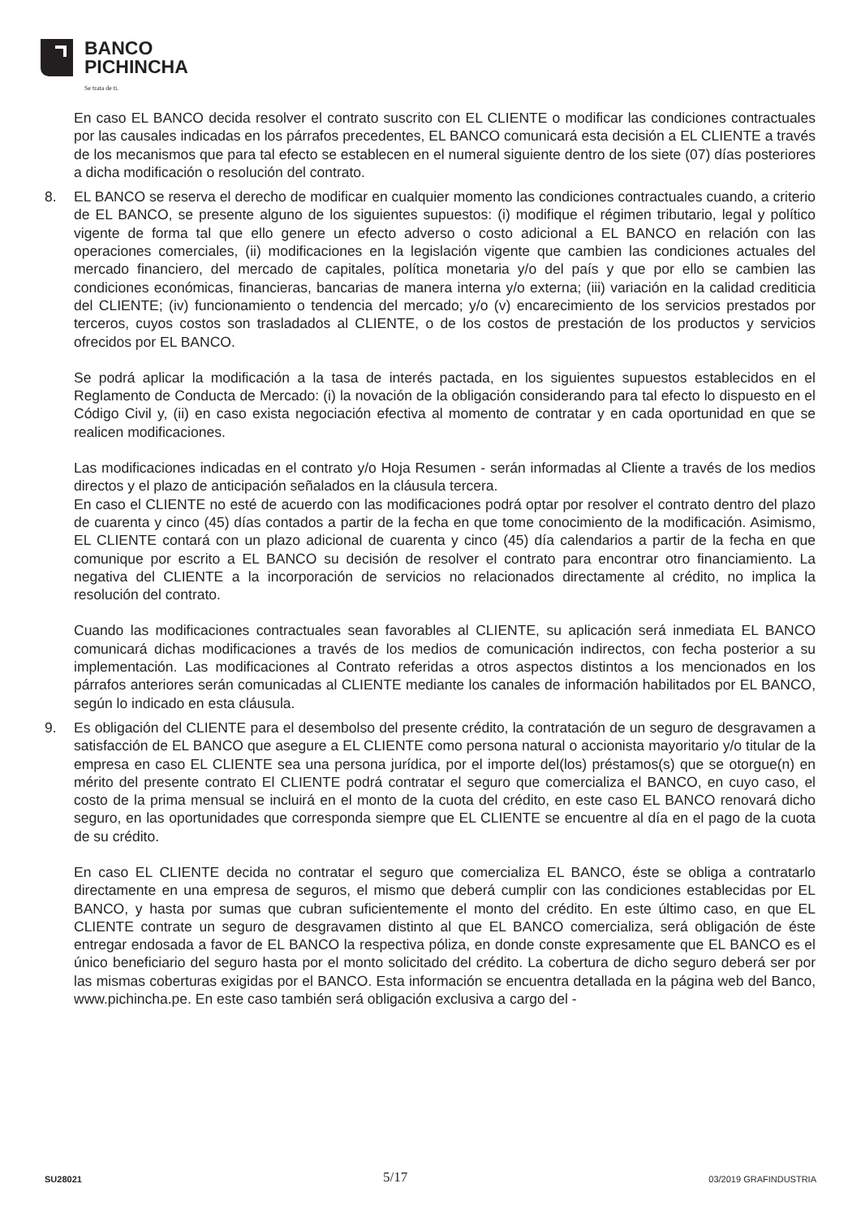BANCO
PICHINCHA
Se trata de ti.
En caso EL BANCO decida resolver el contrato suscrito con EL CLIENTE o modificar las condiciones contractuales por las causales indicadas en los párrafos precedentes, EL BANCO comunicará esta decisión a EL CLIENTE a través de los mecanismos que para tal efecto se establecen en el numeral siguiente dentro de los siete (07) días posteriores a dicha modificación o resolución del contrato.
8. EL BANCO se reserva el derecho de modificar en cualquier momento las condiciones contractuales cuando, a criterio de EL BANCO, se presente alguno de los siguientes supuestos: (i) modifique el régimen tributario, legal y político vigente de forma tal que ello genere un efecto adverso o costo adicional a EL BANCO en relación con las operaciones comerciales, (ii) modificaciones en la legislación vigente que cambien las condiciones actuales del mercado financiero, del mercado de capitales, política monetaria y/o del país y que por ello se cambien las condiciones económicas, financieras, bancarias de manera interna y/o externa; (iii) variación en la calidad crediticia del CLIENTE; (iv) funcionamiento o tendencia del mercado; y/o (v) encarecimiento de los servicios prestados por terceros, cuyos costos son trasladados al CLIENTE, o de los costos de prestación de los productos y servicios ofrecidos por EL BANCO.
Se podrá aplicar la modificación a la tasa de interés pactada, en los siguientes supuestos establecidos en el Reglamento de Conducta de Mercado: (i) la novación de la obligación considerando para tal efecto lo dispuesto en el Código Civil y, (ii) en caso exista negociación efectiva al momento de contratar y en cada oportunidad en que se realicen modificaciones.
Las modificaciones indicadas en el contrato y/o Hoja Resumen - serán informadas al Cliente a través de los medios directos y el plazo de anticipación señalados en la cláusula tercera.
En caso el CLIENTE no esté de acuerdo con las modificaciones podrá optar por resolver el contrato dentro del plazo de cuarenta y cinco (45) días contados a partir de la fecha en que tome conocimiento de la modificación. Asimismo, EL CLIENTE contará con un plazo adicional de cuarenta y cinco (45) día calendarios a partir de la fecha en que comunique por escrito a EL BANCO su decisión de resolver el contrato para encontrar otro financiamiento. La negativa del CLIENTE a la incorporación de servicios no relacionados directamente al crédito, no implica la resolución del contrato.
Cuando las modificaciones contractuales sean favorables al CLIENTE, su aplicación será inmediata EL BANCO comunicará dichas modificaciones a través de los medios de comunicación indirectos, con fecha posterior a su implementación. Las modificaciones al Contrato referidas a otros aspectos distintos a los mencionados en los párrafos anteriores serán comunicadas al CLIENTE mediante los canales de información habilitados por EL BANCO, según lo indicado en esta cláusula.
9. Es obligación del CLIENTE para el desembolso del presente crédito, la contratación de un seguro de desgravamen a satisfacción de EL BANCO que asegure a EL CLIENTE como persona natural o accionista mayoritario y/o titular de la empresa en caso EL CLIENTE sea una persona jurídica, por el importe del(los) préstamos(s) que se otorgue(n) en mérito del presente contrato El CLIENTE podrá contratar el seguro que comercializa el BANCO, en cuyo caso, el costo de la prima mensual se incluirá en el monto de la cuota del crédito, en este caso EL BANCO renovará dicho seguro, en las oportunidades que corresponda siempre que EL CLIENTE se encuentre al día en el pago de la cuota de su crédito.
En caso EL CLIENTE decida no contratar el seguro que comercializa EL BANCO, éste se obliga a contratarlo directamente en una empresa de seguros, el mismo que deberá cumplir con las condiciones establecidas por EL BANCO, y hasta por sumas que cubran suficientemente el monto del crédito. En este último caso, en que EL CLIENTE contrate un seguro de desgravamen distinto al que EL BANCO comercializa, será obligación de éste entregar endosada a favor de EL BANCO la respectiva póliza, en donde conste expresamente que EL BANCO es el único beneficiario del seguro hasta por el monto solicitado del crédito. La cobertura de dicho seguro deberá ser por las mismas coberturas exigidas por el BANCO. Esta información se encuentra detallada en la página web del Banco, www.pichincha.pe. En este caso también será obligación exclusiva a cargo del -
SU28021 5/17 03/2019 GRAFINDUSTRIA